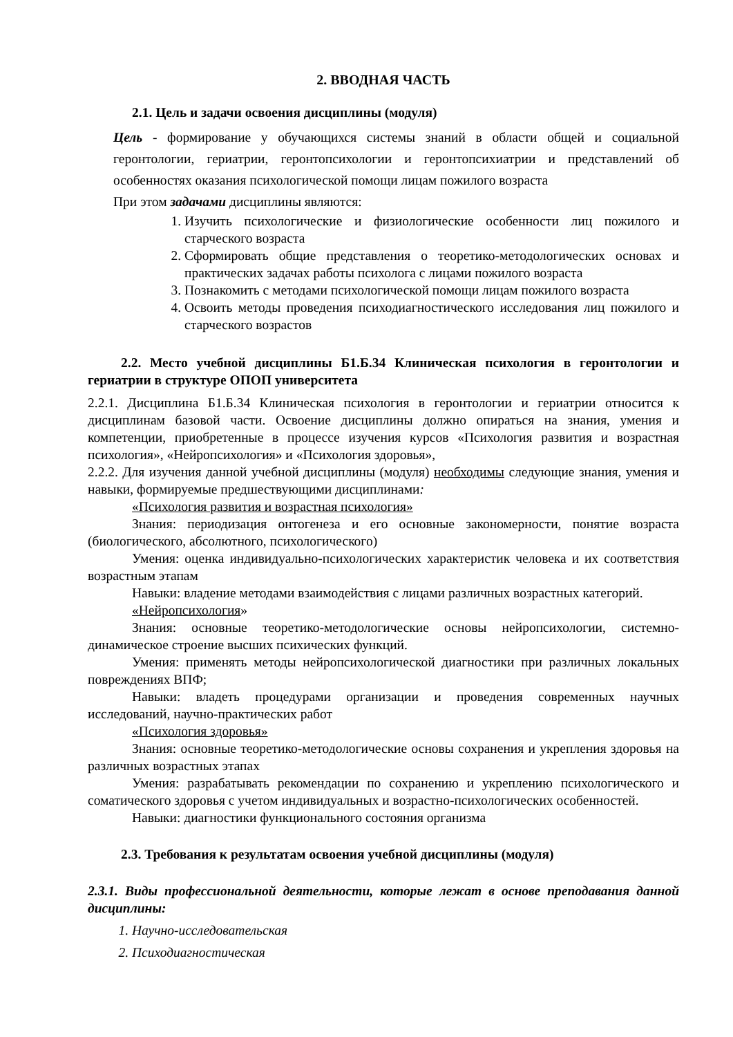2. ВВОДНАЯ ЧАСТЬ
2.1. Цель и задачи освоения дисциплины (модуля)
Цель - формирование у обучающихся системы знаний в области общей и социальной геронтологии, гериатрии, геронтопсихологии и геронтопсихиатрии и представлений об особенностях оказания психологической помощи лицам пожилого возраста
При этом задачами дисциплины являются:
1. Изучить психологические и физиологические особенности лиц пожилого и старческого возраста
2. Сформировать общие представления о теоретико-методологических основах и практических задачах работы психолога с лицами пожилого возраста
3. Познакомить с методами психологической помощи лицам пожилого возраста
4. Освоить методы проведения психодиагностического исследования лиц пожилого и старческого возрастов
2.2. Место учебной дисциплины Б1.Б.34 Клиническая психология в геронтологии и гериатрии в структуре ОПОП университета
2.2.1. Дисциплина Б1.Б.34 Клиническая психология в геронтологии и гериатрии относится к дисциплинам базовой части. Освоение дисциплины должно опираться на знания, умения и компетенции, приобретенные в процессе изучения курсов «Психология развития и возрастная психология», «Нейропсихология» и «Психология здоровья»,
2.2.2. Для изучения данной учебной дисциплины (модуля) необходимы следующие знания, умения и навыки, формируемые предшествующими дисциплинами:
«Психология развития и возрастная психология»
Знания: периодизация онтогенеза и его основные закономерности, понятие возраста (биологического, абсолютного, психологического)
Умения: оценка индивидуально-психологических характеристик человека и их соответствия возрастным этапам
Навыки: владение методами взаимодействия с лицами различных возрастных категорий.
«Нейропсихология»
Знания: основные теоретико-методологические основы нейропсихологии, системно-динамическое строение высших психических функций.
Умения: применять методы нейропсихологической диагностики при различных локальных повреждениях ВПФ;
Навыки: владеть процедурами организации и проведения современных научных исследований, научно-практических работ
«Психология здоровья»
Знания: основные теоретико-методологические основы сохранения и укрепления здоровья на различных возрастных этапах
Умения: разрабатывать рекомендации по сохранению и укреплению психологического и соматического здоровья с учетом индивидуальных и возрастно-психологических особенностей.
Навыки: диагностики функционального состояния организма
2.3. Требования к результатам освоения учебной дисциплины (модуля)
2.3.1. Виды профессиональной деятельности, которые лежат в основе преподавания данной дисциплины:
1. Научно-исследовательская
2. Психодиагностическая